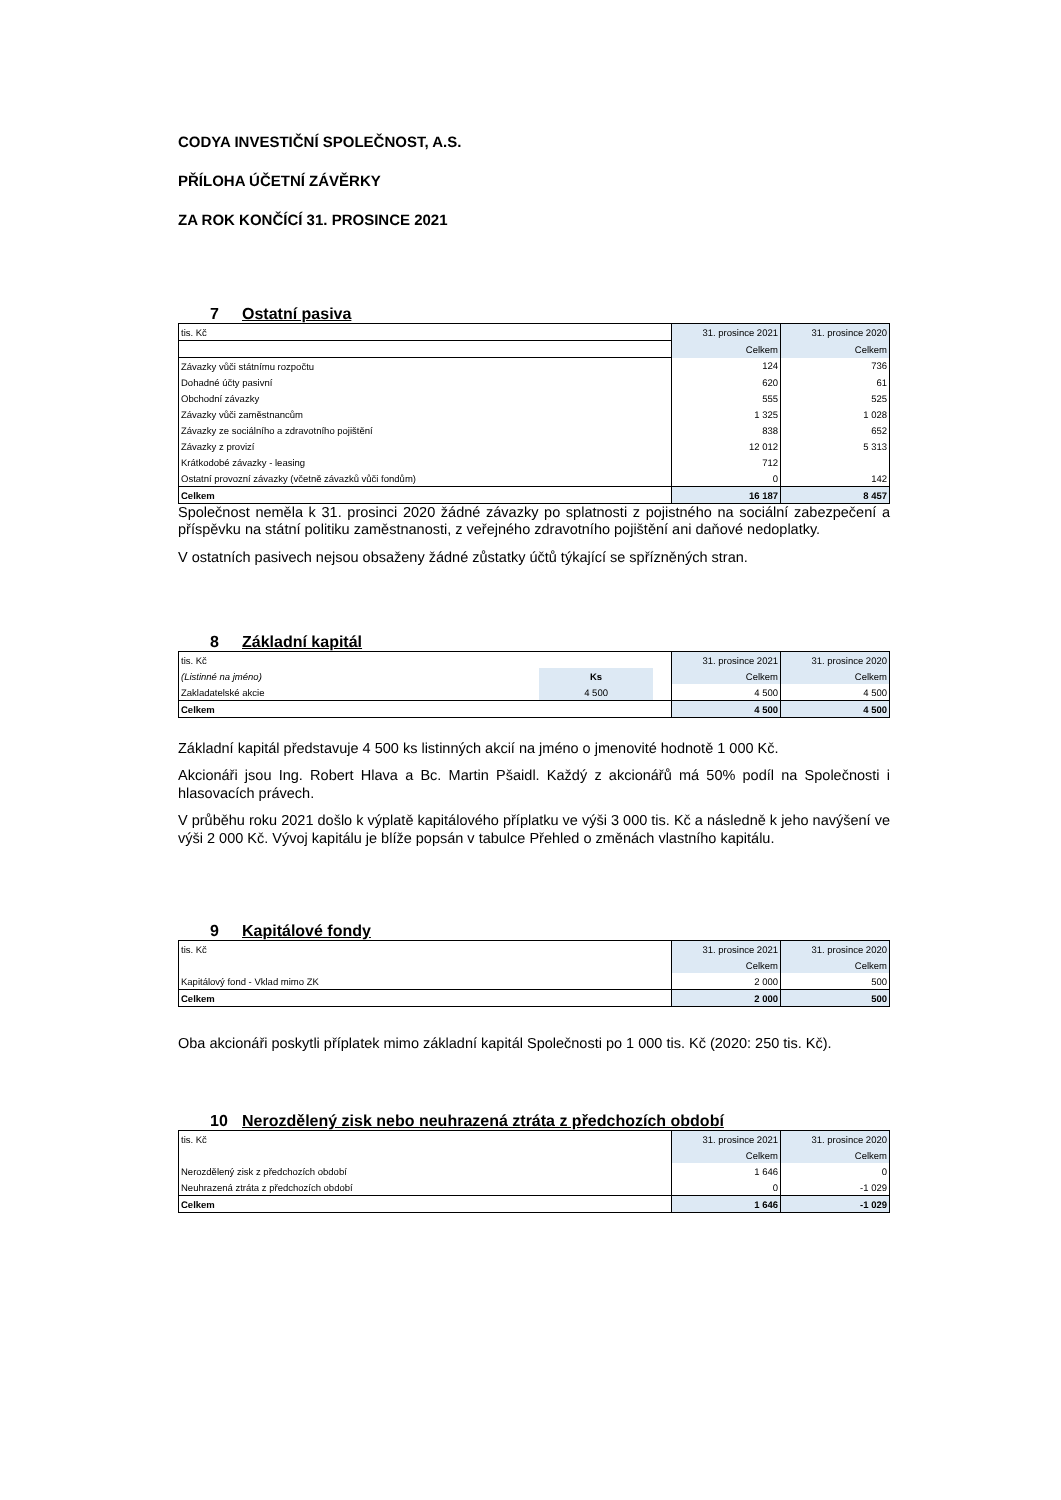CODYA INVESTIČNÍ SPOLEČNOST, A.S.
PŘÍLOHA ÚČETNÍ ZÁVĚRKY
ZA ROK KONČÍCÍ 31. PROSINCE 2021
7 Ostatní pasiva
| tis. Kč | 31. prosince 2021 | 31. prosince 2020 |
| | Celkem | Celkem |
| Závazky vůči státnímu rozpočtu | 124 | 736 |
| Dohadné účty pasivní | 620 | 61 |
| Obchodní závazky | 555 | 525 |
| Závazky vůči zaměstnancům | 1 325 | 1 028 |
| Závazky ze sociálního a zdravotního pojištění | 838 | 652 |
| Závazky z provizí | 12 012 | 5 313 |
| Krátkodobé závazky - leasing | 712 | |
| Ostatní provozní závazky (včetně závazků vůči fondům) | 0 | 142 |
| Celkem | 16 187 | 8 457 |
Společnost neměla k 31. prosinci 2020 žádné závazky po splatnosti z pojistného na sociální zabezpečení a příspěvku na státní politiku zaměstnanosti, z veřejného zdravotního pojištění ani daňové nedoplatky.
V ostatních pasivech nejsou obsaženy žádné zůstatky účtů týkající se spřízněných stran.
8 Základní kapitál
| tis. Kč | | | 31. prosince 2021 | 31. prosince 2020 |
| (Listinné na jméno) | Ks | | Celkem | Celkem |
| Zakladatelské akcie | 4 500 | | 4 500 | 4 500 |
| Celkem | | | 4 500 | 4 500 |
Základní kapitál představuje 4 500 ks listinných akcií na jméno o jmenovité hodnotě 1 000 Kč.
Akcionáři jsou Ing. Robert Hlava a Bc. Martin Pšaidl. Každý z akcionářů má 50% podíl na Společnosti i hlasovacích právech.
V průběhu roku 2021 došlo k výplatě kapitálového příplatku ve výši 3 000 tis. Kč a následně k jeho navýšení ve výši 2 000 Kč. Vývoj kapitálu je blíže popsán v tabulce Přehled o změnách vlastního kapitálu.
9 Kapitálové fondy
| tis. Kč | 31. prosince 2021 | 31. prosince 2020 |
| | Celkem | Celkem |
| Kapitálový fond - Vklad mimo ZK | 2 000 | 500 |
| Celkem | 2 000 | 500 |
Oba akcionáři poskytli příplatek mimo základní kapitál Společnosti po 1 000 tis. Kč (2020: 250 tis. Kč).
10 Nerozdělený zisk nebo neuhrazená ztráta z předchozích období
| tis. Kč | 31. prosince 2021 | 31. prosince 2020 |
| | Celkem | Celkem |
| Nerozdělený zisk z předchozích období | 1 646 | 0 |
| Neuhrazená ztráta z předchozích období | 0 | -1 029 |
| Celkem | 1 646 | -1 029 |